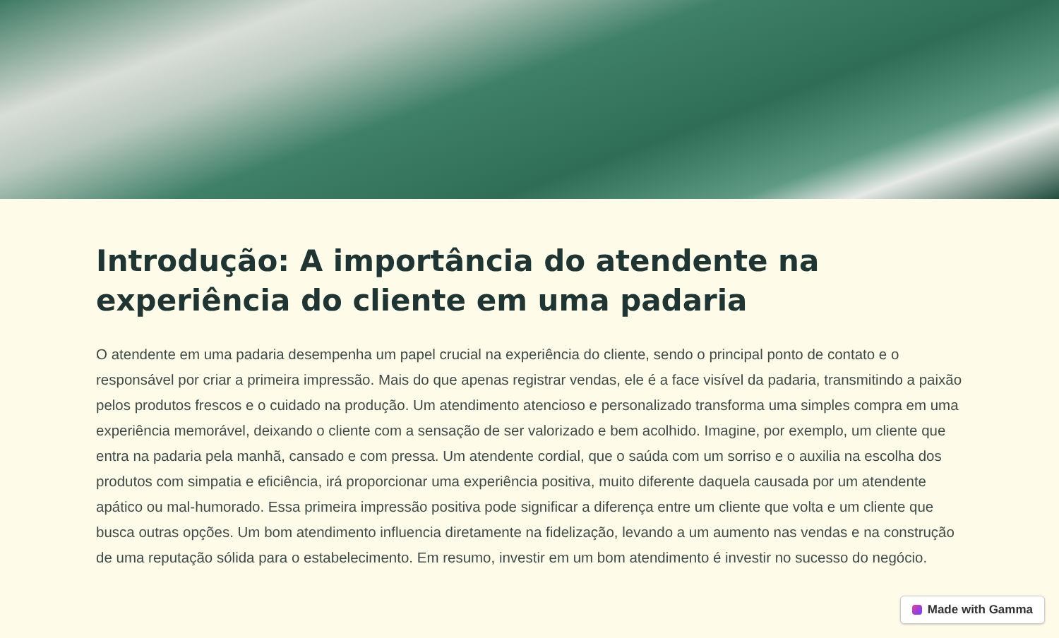Introdução: A importância do atendente na experiência do cliente em uma padaria
O atendente em uma padaria desempenha um papel crucial na experiência do cliente, sendo o principal ponto de contato e o responsável por criar a primeira impressão. Mais do que apenas registrar vendas, ele é a face visível da padaria, transmitindo a paixão pelos produtos frescos e o cuidado na produção. Um atendimento atencioso e personalizado transforma uma simples compra em uma experiência memorável, deixando o cliente com a sensação de ser valorizado e bem acolhido. Imagine, por exemplo, um cliente que entra na padaria pela manhã, cansado e com pressa. Um atendente cordial, que o saúda com um sorriso e o auxilia na escolha dos produtos com simpatia e eficiência, irá proporcionar uma experiência positiva, muito diferente daquela causada por um atendente apático ou mal-humorado. Essa primeira impressão positiva pode significar a diferença entre um cliente que volta e um cliente que busca outras opções. Um bom atendimento influencia diretamente na fidelização, levando a um aumento nas vendas e na construção de uma reputação sólida para o estabelecimento. Em resumo, investir em um bom atendimento é investir no sucesso do negócio.
Made with Gamma